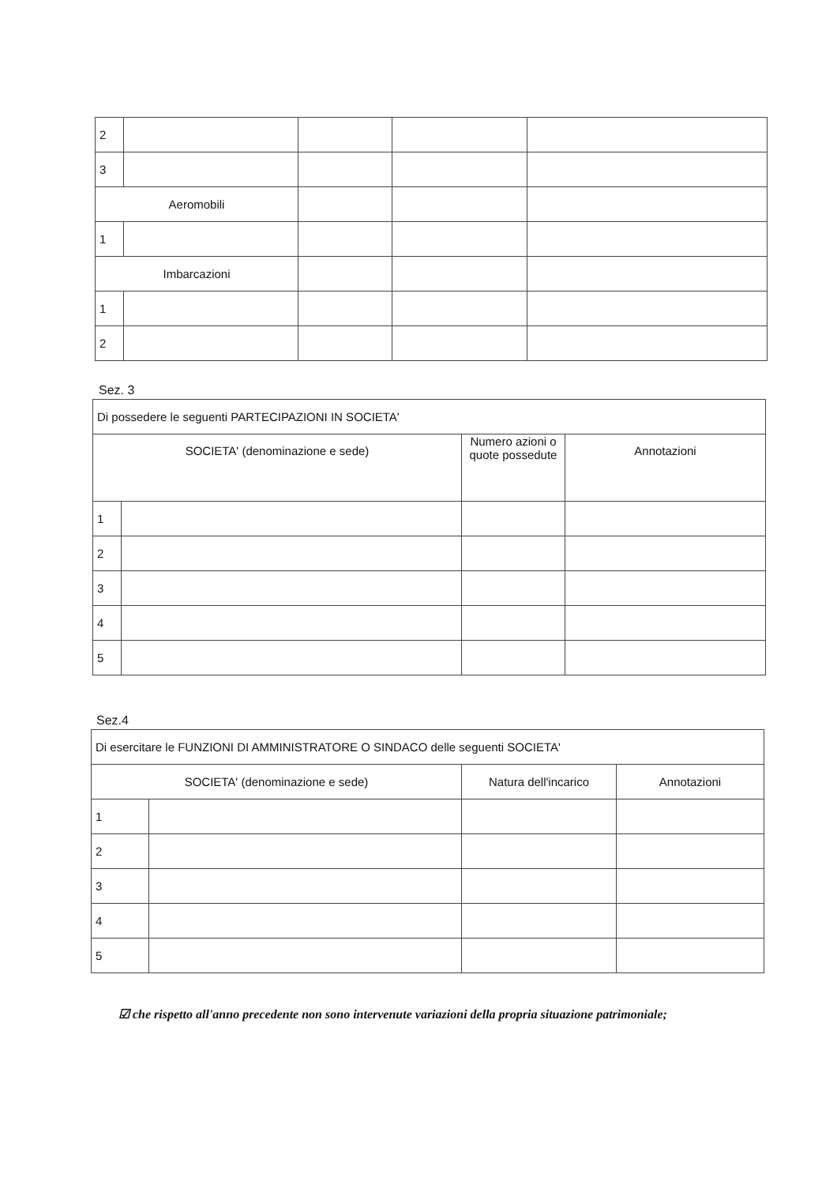| 2 | | | | |
| 3 | | | | |
| Aeromobili | | | | |
| 1 | | | | |
| Imbarcazioni | | | | |
| 1 | | | | |
| 2 | | | | |
Sez. 3
| Di possedere le seguenti PARTECIPAZIONI IN SOCIETA' | | | |
| SOCIETA' (denominazione e sede) | | Numero azioni o quote possedute | Annotazioni |
| 1 | | | |
| 2 | | | |
| 3 | | | |
| 4 | | | |
| 5 | | | |
Sez.4
| Di esercitare le FUNZIONI DI AMMINISTRATORE O SINDACO delle seguenti SOCIETA' | | | |
| SOCIETA' (denominazione e sede) | | Natura dell'incarico | Annotazioni |
| 1 | | | |
| 2 | | | |
| 3 | | | |
| 4 | | | |
| 5 | | | |
☑ che rispetto all'anno precedente non sono intervenute variazioni della propria situazione patrimoniale;